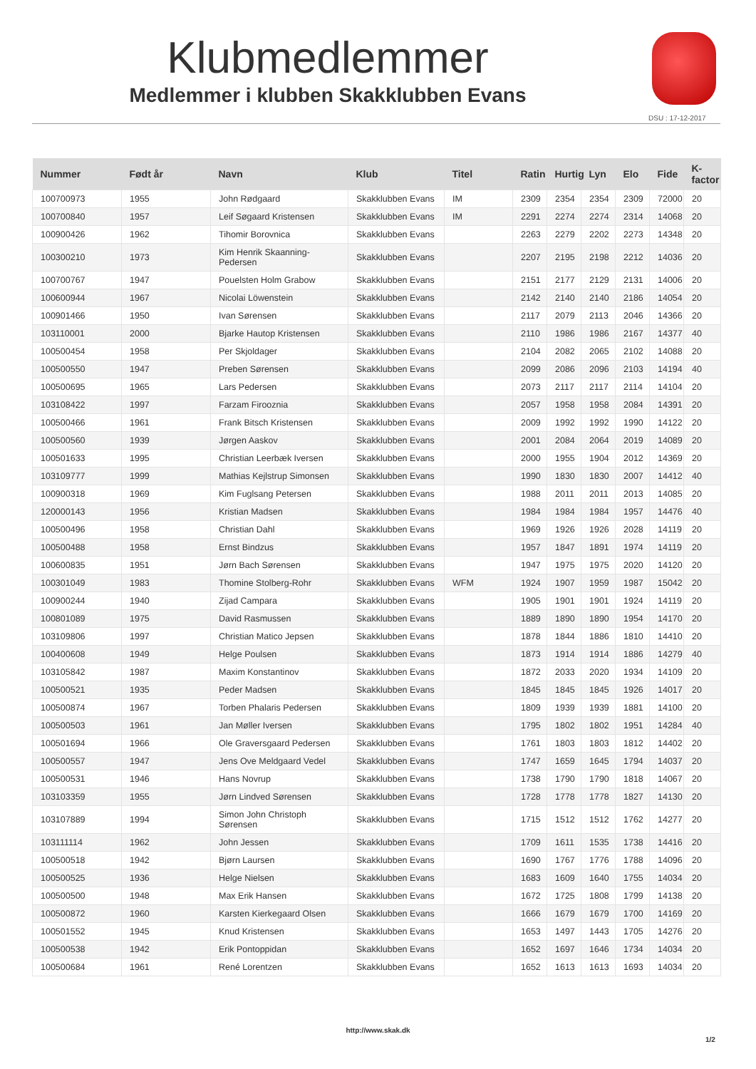Klubmedlemmer
Medlemmer i klubben Skakklubben Evans
DSU : 17-12-2017
| Nummer | Født år | Navn | Klub | Titel | Ratin | Hurtig | Lyn | Elo | Fide | K-factor |
| --- | --- | --- | --- | --- | --- | --- | --- | --- | --- | --- |
| 100700973 | 1955 | John Rødgaard | Skakklubben Evans | IM | 2309 | 2354 | 2354 | 2309 | 72000 | 20 |
| 100700840 | 1957 | Leif Søgaard Kristensen | Skakklubben Evans | IM | 2291 | 2274 | 2274 | 2314 | 14068 | 20 |
| 100900426 | 1962 | Tihomir Borovnica | Skakklubben Evans | | 2263 | 2279 | 2202 | 2273 | 14348 | 20 |
| 100300210 | 1973 | Kim Henrik Skaanning-Pedersen | Skakklubben Evans | | 2207 | 2195 | 2198 | 2212 | 14036 | 20 |
| 100700767 | 1947 | Pouelsten Holm Grabow | Skakklubben Evans | | 2151 | 2177 | 2129 | 2131 | 14006 | 20 |
| 100600944 | 1967 | Nicolai Löwenstein | Skakklubben Evans | | 2142 | 2140 | 2140 | 2186 | 14054 | 20 |
| 100901466 | 1950 | Ivan Sørensen | Skakklubben Evans | | 2117 | 2079 | 2113 | 2046 | 14366 | 20 |
| 103110001 | 2000 | Bjarke Hautop Kristensen | Skakklubben Evans | | 2110 | 1986 | 1986 | 2167 | 14377 | 40 |
| 100500454 | 1958 | Per Skjoldager | Skakklubben Evans | | 2104 | 2082 | 2065 | 2102 | 14088 | 20 |
| 100500550 | 1947 | Preben Sørensen | Skakklubben Evans | | 2099 | 2086 | 2096 | 2103 | 14194 | 40 |
| 100500695 | 1965 | Lars Pedersen | Skakklubben Evans | | 2073 | 2117 | 2117 | 2114 | 14104 | 20 |
| 103108422 | 1997 | Farzam Firooznia | Skakklubben Evans | | 2057 | 1958 | 1958 | 2084 | 14391 | 20 |
| 100500466 | 1961 | Frank Bitsch Kristensen | Skakklubben Evans | | 2009 | 1992 | 1992 | 1990 | 14122 | 20 |
| 100500560 | 1939 | Jørgen Aaskov | Skakklubben Evans | | 2001 | 2084 | 2064 | 2019 | 14089 | 20 |
| 100501633 | 1995 | Christian Leerbæk Iversen | Skakklubben Evans | | 2000 | 1955 | 1904 | 2012 | 14369 | 20 |
| 103109777 | 1999 | Mathias Kejlstrup Simonsen | Skakklubben Evans | | 1990 | 1830 | 1830 | 2007 | 14412 | 40 |
| 100900318 | 1969 | Kim Fuglsang Petersen | Skakklubben Evans | | 1988 | 2011 | 2011 | 2013 | 14085 | 20 |
| 120000143 | 1956 | Kristian Madsen | Skakklubben Evans | | 1984 | 1984 | 1984 | 1957 | 14476 | 40 |
| 100500496 | 1958 | Christian Dahl | Skakklubben Evans | | 1969 | 1926 | 1926 | 2028 | 14119 | 20 |
| 100500488 | 1958 | Ernst Bindzus | Skakklubben Evans | | 1957 | 1847 | 1891 | 1974 | 14119 | 20 |
| 100600835 | 1951 | Jørn Bach Sørensen | Skakklubben Evans | | 1947 | 1975 | 1975 | 2020 | 14120 | 20 |
| 100301049 | 1983 | Thomine Stolberg-Rohr | Skakklubben Evans | WFM | 1924 | 1907 | 1959 | 1987 | 15042 | 20 |
| 100900244 | 1940 | Zijad Campara | Skakklubben Evans | | 1905 | 1901 | 1901 | 1924 | 14119 | 20 |
| 100801089 | 1975 | David Rasmussen | Skakklubben Evans | | 1889 | 1890 | 1890 | 1954 | 14170 | 20 |
| 103109806 | 1997 | Christian Matico Jepsen | Skakklubben Evans | | 1878 | 1844 | 1886 | 1810 | 14410 | 20 |
| 100400608 | 1949 | Helge Poulsen | Skakklubben Evans | | 1873 | 1914 | 1914 | 1886 | 14279 | 40 |
| 103105842 | 1987 | Maxim Konstantinov | Skakklubben Evans | | 1872 | 2033 | 2020 | 1934 | 14109 | 20 |
| 100500521 | 1935 | Peder Madsen | Skakklubben Evans | | 1845 | 1845 | 1845 | 1926 | 14017 | 20 |
| 100500874 | 1967 | Torben Phalaris Pedersen | Skakklubben Evans | | 1809 | 1939 | 1939 | 1881 | 14100 | 20 |
| 100500503 | 1961 | Jan Møller Iversen | Skakklubben Evans | | 1795 | 1802 | 1802 | 1951 | 14284 | 40 |
| 100501694 | 1966 | Ole Graversgaard Pedersen | Skakklubben Evans | | 1761 | 1803 | 1803 | 1812 | 14402 | 20 |
| 100500557 | 1947 | Jens Ove Meldgaard Vedel | Skakklubben Evans | | 1747 | 1659 | 1645 | 1794 | 14037 | 20 |
| 100500531 | 1946 | Hans Novrup | Skakklubben Evans | | 1738 | 1790 | 1790 | 1818 | 14067 | 20 |
| 103103359 | 1955 | Jørn Lindved Sørensen | Skakklubben Evans | | 1728 | 1778 | 1778 | 1827 | 14130 | 20 |
| 103107889 | 1994 | Simon John Christoph Sørensen | Skakklubben Evans | | 1715 | 1512 | 1512 | 1762 | 14277 | 20 |
| 103111114 | 1962 | John Jessen | Skakklubben Evans | | 1709 | 1611 | 1535 | 1738 | 14416 | 20 |
| 100500518 | 1942 | Bjørn Laursen | Skakklubben Evans | | 1690 | 1767 | 1776 | 1788 | 14096 | 20 |
| 100500525 | 1936 | Helge Nielsen | Skakklubben Evans | | 1683 | 1609 | 1640 | 1755 | 14034 | 20 |
| 100500500 | 1948 | Max Erik Hansen | Skakklubben Evans | | 1672 | 1725 | 1808 | 1799 | 14138 | 20 |
| 100500872 | 1960 | Karsten Kierkegaard Olsen | Skakklubben Evans | | 1666 | 1679 | 1679 | 1700 | 14169 | 20 |
| 100501552 | 1945 | Knud Kristensen | Skakklubben Evans | | 1653 | 1497 | 1443 | 1705 | 14276 | 20 |
| 100500538 | 1942 | Erik Pontoppidan | Skakklubben Evans | | 1652 | 1697 | 1646 | 1734 | 14034 | 20 |
| 100500684 | 1961 | René Lorentzen | Skakklubben Evans | | 1652 | 1613 | 1613 | 1693 | 14034 | 20 |
http://www.skak.dk
1/2